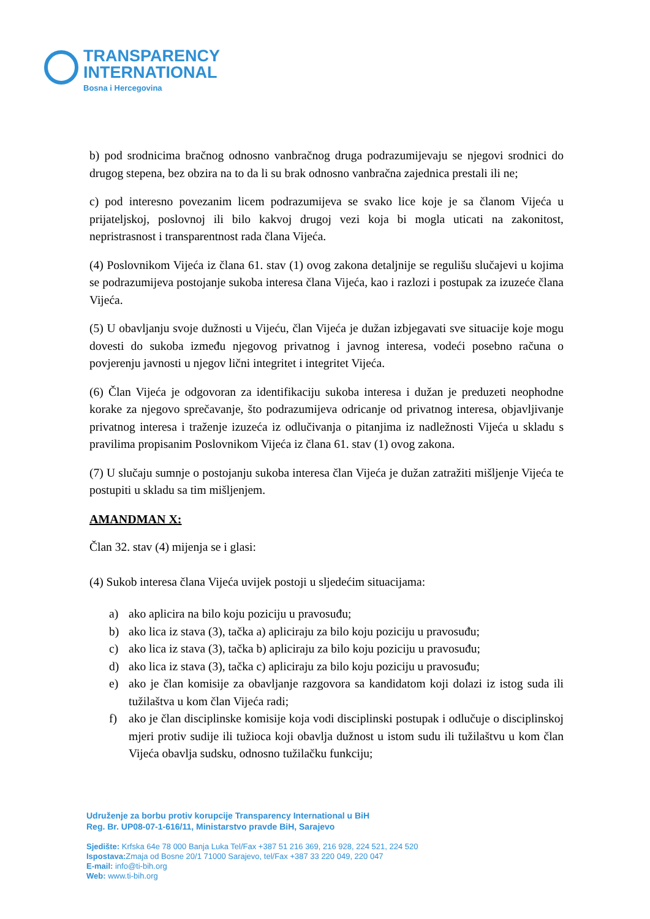TRANSPARENCY
INTERNATIONAL
Bosna i Hercegovina
b) pod srodnicima bračnog odnosno vanbračnog druga podrazumijevaju se njegovi srodnici do drugog stepena, bez obzira na to da li su brak odnosno vanbračna zajednica prestali ili ne;
c) pod interesno povezanim licem podrazumijeva se svako lice koje je sa članom Vijeća u prijateljskoj, poslovnoj ili bilo kakvoj drugoj vezi koja bi mogla uticati na zakonitost, nepristrasnost i transparentnost rada člana Vijeća.
(4) Poslovnikom Vijeća iz člana 61. stav (1) ovog zakona detaljnije se regulišu slučajevi u kojima se podrazumijeva postojanje sukoba interesa člana Vijeća, kao i razlozi i postupak za izuzeće člana Vijeća.
(5) U obavljanju svoje dužnosti u Vijeću, član Vijeća je dužan izbjegavati sve situacije koje mogu dovesti do sukoba između njegovog privatnog i javnog interesa, vodeći posebno računa o povjerenju javnosti u njegov lični integritet i integritet Vijeća.
(6) Član Vijeća je odgovoran za identifikaciju sukoba interesa i dužan je preduzeti neophodne korake za njegovo sprečavanje, što podrazumijeva odricanje od privatnog interesa, objavljivanje privatnog interesa i traženje izuzeća iz odlučivanja o pitanjima iz nadležnosti Vijeća u skladu s pravilima propisanim Poslovnikom Vijeća iz člana 61. stav (1) ovog zakona.
(7) U slučaju sumnje o postojanju sukoba interesa član Vijeća je dužan zatražiti mišljenje Vijeća te postupiti u skladu sa tim mišljenjem.
AMANDMAN X:
Član 32. stav (4) mijenja se i glasi:
(4) Sukob interesa člana Vijeća uvijek postoji u sljedećim situacijama:
a) ako aplicira na bilo koju poziciju u pravosuđu;
b) ako lica iz stava (3), tačka a) apliciraju za bilo koju poziciju u pravosuđu;
c) ako lica iz stava (3), tačka b) apliciraju za bilo koju poziciju u pravosuđu;
d) ako lica iz stava (3), tačka c) apliciraju za bilo koju poziciju u pravosuđu;
e) ako je član komisije za obavljanje razgovora sa kandidatom koji dolazi iz istog suda ili tužilaštva u kom član Vijeća radi;
f) ako je član disciplinske komisije koja vodi disciplinski postupak i odlučuje o disciplinskoj mjeri protiv sudije ili tužioca koji obavlja dužnost u istom sudu ili tužilaštvu u kom član Vijeća obavlja sudsku, odnosno tužilačku funkciju;
Udruženje za borbu protiv korupcije Transparency International u BiH
Reg. Br. UP08-07-1-616/11, Ministarstvo pravde BiH, Sarajevo
Sjedište: Krfska 64e 78 000 Banja Luka Tel/Fax +387 51 216 369, 216 928, 224 521, 224 520
Ispostava: Zmaja od Bosne 20/1 71000 Sarajevo, tel/Fax +387 33 220 049, 220 047
E-mail: info@ti-bih.org
Web: www.ti-bih.org